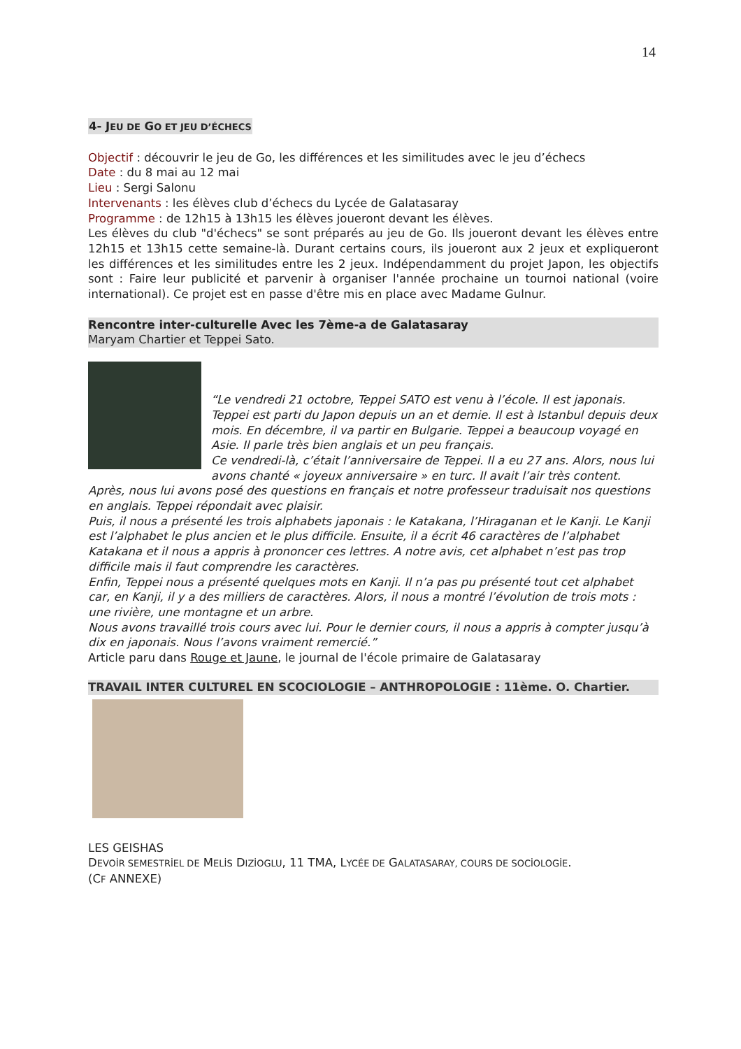14
4- JEU DE GO ET JEU D’ÉCHECS
Objectif : découvrir le jeu de Go, les différences et les similitudes avec le jeu d’échecs
Date : du 8 mai au 12 mai
Lieu : Sergi Salonu
Intervenants : les élèves club d’échecs du Lycée de Galatasaray
Programme : de 12h15 à 13h15 les élèves joueront devant les élèves.
Les élèves du club "d'échecs" se sont préparés au jeu de Go. Ils joueront devant les élèves entre 12h15 et 13h15 cette semaine-là. Durant certains cours, ils joueront aux 2 jeux et expliqueront les différences et les similitudes entre les 2 jeux. Indépendamment du projet Japon, les objectifs sont : Faire leur publicité et parvenir à organiser l'année prochaine un tournoi national (voire international). Ce projet est en passe d'être mis en place avec Madame Gulnur.
Rencontre inter-culturelle Avec les 7ème-a de Galatasaray
Maryam Chartier et Teppei Sato.
“Le vendredi 21 octobre, Teppei SATO est venu à l’école. Il est japonais. Teppei est parti du Japon depuis un an et demie. Il est à Istanbul depuis deux mois. En décembre, il va partir en Bulgarie. Teppei a beaucoup voyagé en Asie. Il parle très bien anglais et un peu français.
Ce vendredi-là, c’était l’anniversaire de Teppei. Il a eu 27 ans. Alors, nous lui avons chanté « joyeux anniversaire » en turc. Il avait l’air très content. Après, nous lui avons posé des questions en français et notre professeur traduisait nos questions en anglais. Teppei répondait avec plaisir.
Puis, il nous a présenté les trois alphabets japonais : le Katakana, l’Hiraganan et le Kanji. Le Kanji est l’alphabet le plus ancien et le plus difficile. Ensuite, il a écrit 46 caractères de l’alphabet Katakana et il nous a appris à prononcer ces lettres. A notre avis, cet alphabet n’est pas trop difficile mais il faut comprendre les caractères.
Enfin, Teppei nous a présenté quelques mots en Kanji. Il n’a pas pu présenté tout cet alphabet car, en Kanji, il y a des milliers de caractères. Alors, il nous a montré l’évolution de trois mots : une rivière, une montagne et un arbre.
Nous avons travaillé trois cours avec lui. Pour le dernier cours, il nous a appris à compter jusqu’à dix en japonais. Nous l’avons vraiment remercié.”
Article paru dans Rouge et Jaune, le journal de l'école primaire de Galatasaray
TRAVAIL INTER CULTUREL EN SCOCIOLOGIE – ANTHROPOLOGIE : 11ème. O. Chartier.
LES GEISHAS
DEVOİR SEMESTRİEL DE MELİS DIZİOGLU, 11 TMA, LYCÉE DE GALATASARAY, COURS DE SOCİOLOGİE.
(CF ANNEXE)